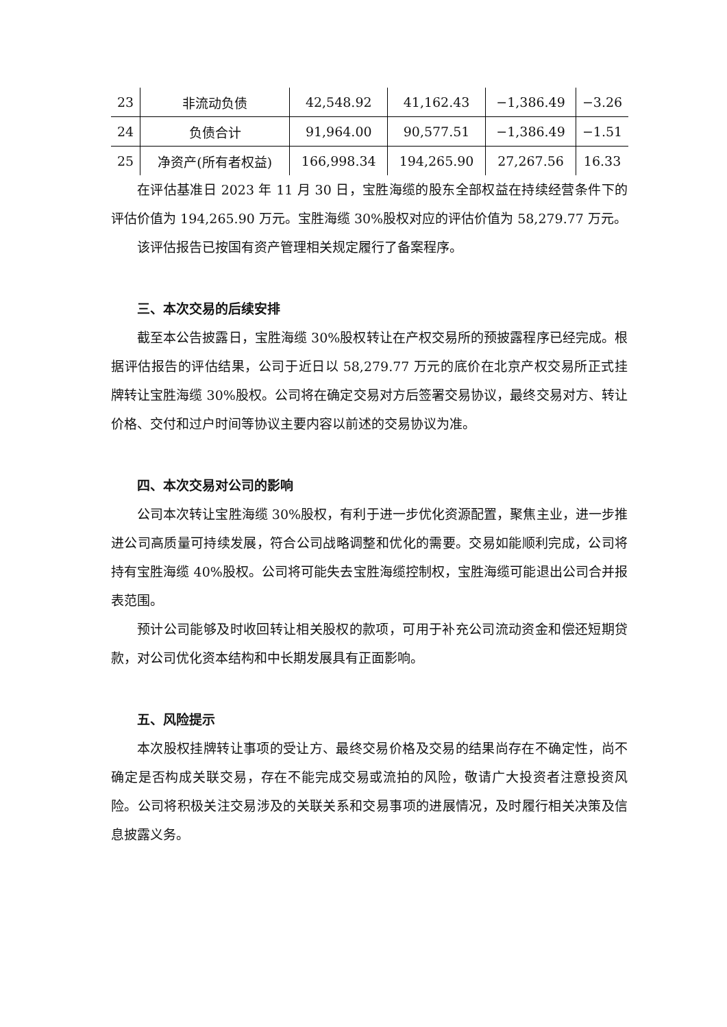| 23 | 非流动负债 | 42,548.92 | 41,162.43 | −1,386.49 | −3.26 |
| 24 | 负债合计 | 91,964.00 | 90,577.51 | −1,386.49 | −1.51 |
| 25 | 净资产(所有者权益) | 166,998.34 | 194,265.90 | 27,267.56 | 16.33 |
在评估基准日 2023 年 11 月 30 日，宝胜海缆的股东全部权益在持续经营条件下的评估价值为 194,265.90 万元。宝胜海缆 30%股权对应的评估价值为 58,279.77 万元。
该评估报告已按国有资产管理相关规定履行了备案程序。
三、本次交易的后续安排
截至本公告披露日，宝胜海缆 30%股权转让在产权交易所的预披露程序已经完成。根据评估报告的评估结果，公司于近日以 58,279.77 万元的底价在北京产权交易所正式挂牌转让宝胜海缆 30%股权。公司将在确定交易对方后签署交易协议，最终交易对方、转让价格、交付和过户时间等协议主要内容以前述的交易协议为准。
四、本次交易对公司的影响
公司本次转让宝胜海缆 30%股权，有利于进一步优化资源配置，聚焦主业，进一步推进公司高质量可持续发展，符合公司战略调整和优化的需要。交易如能顺利完成，公司将持有宝胜海缆 40%股权。公司将可能失去宝胜海缆控制权，宝胜海缆可能退出公司合并报表范围。
预计公司能够及时收回转让相关股权的款项，可用于补充公司流动资金和偿还短期贷款，对公司优化资本结构和中长期发展具有正面影响。
五、风险提示
本次股权挂牌转让事项的受让方、最终交易价格及交易的结果尚存在不确定性，尚不确定是否构成关联交易，存在不能完成交易或流拍的风险，敬请广大投资者注意投资风险。公司将积极关注交易涉及的关联关系和交易事项的进展情况，及时履行相关决策及信息披露义务。